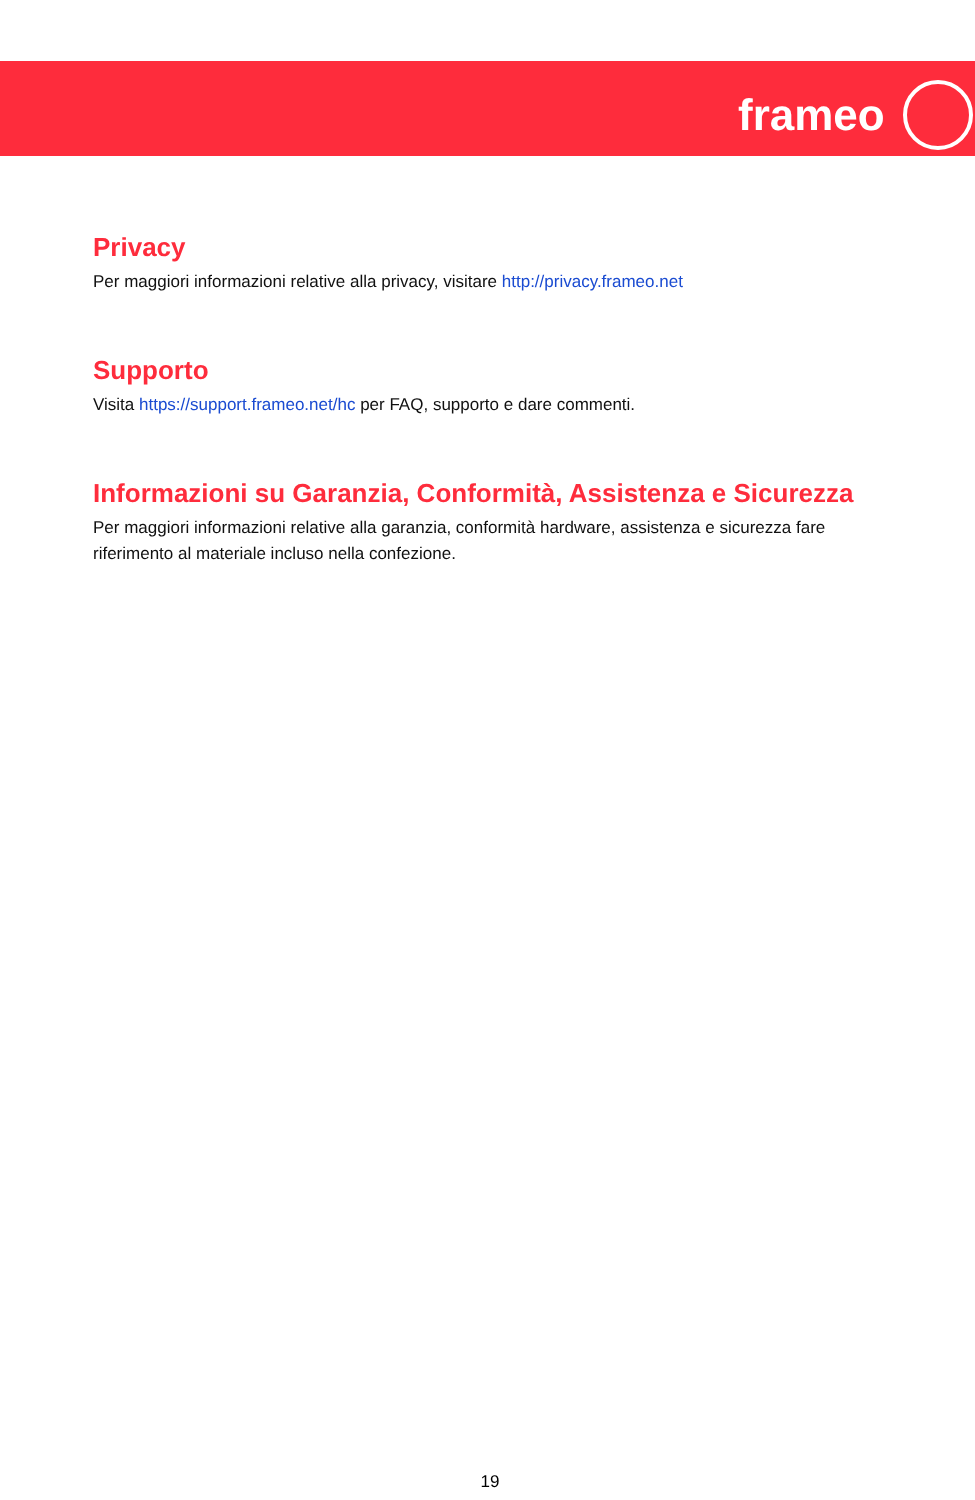frameo
Privacy
Per maggiori informazioni relative alla privacy, visitare http://privacy.frameo.net
Supporto
Visita https://support.frameo.net/hc per FAQ, supporto e dare commenti.
Informazioni su Garanzia, Conformità, Assistenza e Sicurezza
Per maggiori informazioni relative alla garanzia, conformità hardware, assistenza e sicurezza fare riferimento al materiale incluso nella confezione.
19